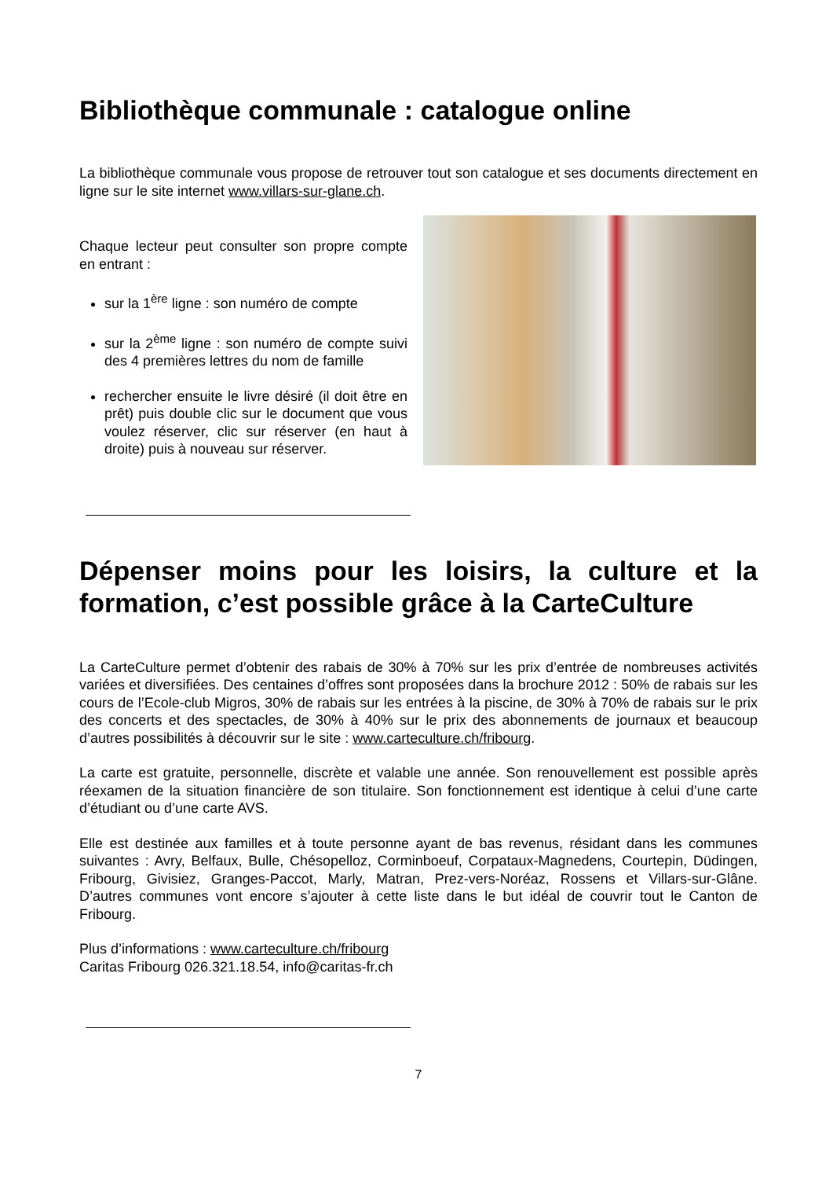Bibliothèque communale : catalogue online
La bibliothèque communale vous propose de retrouver tout son catalogue et ses documents directement en ligne sur le site internet www.villars-sur-glane.ch.
Chaque lecteur peut consulter son propre compte en entrant :
sur la 1<sup>ère</sup> ligne : son numéro de compte
sur la 2<sup>ème</sup> ligne : son numéro de compte suivi des 4 premières lettres du nom de famille
rechercher ensuite le livre désiré (il doit être en prêt) puis double clic sur le document que vous voulez réserver, clic sur réserver (en haut à droite) puis à nouveau sur réserver.
Dépenser moins pour les loisirs, la culture et la formation, c’est possible grâce à la CarteCulture
La CarteCulture permet d’obtenir des rabais de 30% à 70% sur les prix d’entrée de nombreuses activités variées et diversifiées. Des centaines d’offres sont proposées dans la brochure 2012 : 50% de rabais sur les cours de l’Ecole-club Migros, 30% de rabais sur les entrées à la piscine, de 30% à 70% de rabais sur le prix des concerts et des spectacles, de 30% à 40% sur le prix des abonnements de journaux et beaucoup d’autres possibilités à découvrir sur le site : www.carteculture.ch/fribourg.
La carte est gratuite, personnelle, discrète et valable une année. Son renouvellement est possible après réexamen de la situation financière de son titulaire. Son fonctionnement est identique à celui d’une carte d’étudiant ou d’une carte AVS.
Elle est destinée aux familles et à toute personne ayant de bas revenus, résidant dans les communes suivantes : Avry, Belfaux, Bulle, Chésopelloz, Corminboeuf, Corpataux-Magnedens, Courtepin, Düdingen, Fribourg, Givisiez, Granges-Paccot, Marly, Matran, Prez-vers-Noréaz, Rossens et Villars-sur-Glâne. D’autres communes vont encore s’ajouter à cette liste dans le but idéal de couvrir tout le Canton de Fribourg.
Plus d’informations : www.carteculture.ch/fribourg
Caritas Fribourg 026.321.18.54, info@caritas-fr.ch
7